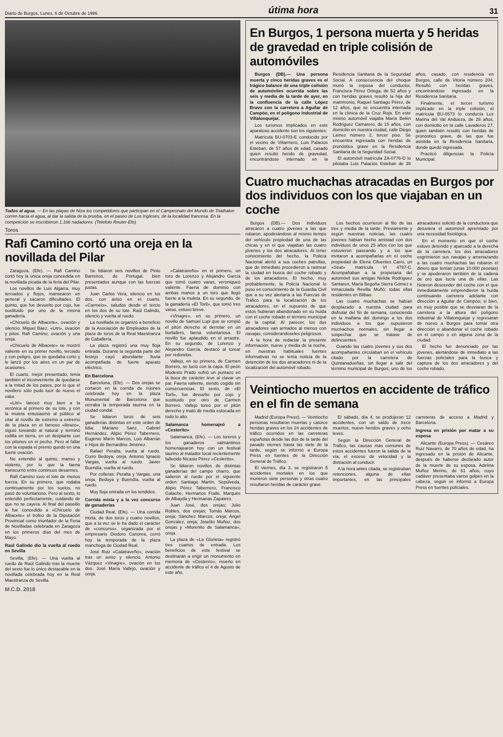Diario de Burgos, Lunes, 6 de Octubre de 1986 útima hora 31
Todos al agua. — En las playas de Niza los competidores que participan en el Campeonato del Mundo de Triathalon corren hacia el agua, al dar la salida de la prueba, en el paseo de Los Ingleses, de la localidad francesa. En la competición se inscribieron 1.166 nadadores. (Telefoto Reuter-Efe)
Toros
Rafi Camino cortó una oreja en la novillada del Pilar
Zaragoza, (Efe). — Rafi Camino cortó hoy la única oreja concedida en la novillada picada de la feria del Pilar.
Los novillos de Luis Algarra, muy terciados y flojos, mansearon en general y sacaron dificultades. El quinto, que fue devuelto por cojo, fue sustituido por uno de la misma ganadería.
«Chicuelo de Albacete», ovación y silencio. Miguel Báez, «Litri», ovación y pitos. Rafi Camino, ovación y una oreja.
«Chicuelo de Albacete» se mostró valiente en su primer novillo, terciado y con peligro, que se quedaba corto y le lanzó por los aires en un par de ocasiones.
El cuarto, mejor presentado, tenía también el inconveniente de quedarse a la mitad de los pases, por lo que el novillero sólo pudo lucir de nuevo el valor.
«Litri» lanceó muy bien a la verónica al primero de su lote, y con la muleta entusiasmó al público al citar al novillo de extremo a extremo de la plaza en el famoso «litrazo», siguió toreando al natural y terminó rodilla en tierra, en un desplante con los pitones en el pecho. Pero al fallar con la espada el premio quedó en una fuerte ovación.
No entendió al quinto, manso y violento, por lo que la faena transcurrió entre continuos desarmes.
Rafi Camino tuvo el lote de menos fuerza. En su primero, que rodaba continuamente por los suelos, no pasó de voluntarioso. Pero al sexto, lo entendió perfectamente, cuidando de que no se cayera. Al final del paseillo le fue concedido a «Chicuelo de Albacete» el trofeo de la Diputación Provincial como triunfador de la Feria de Novilladas celebrada en Zaragoza en los primeros días del mes de Mayo.
Raúl Galindo dio la vuelta al ruedo en Sevilla
Sevilla, (Efe). — Una vuelta al ruedo de Raúl Galindo tras la muerte del sexto fue lo único destacable en la novillada celebrada hoy en la Real Maestranza de Sevilla.
Se lidiaron seis novillos de Pinto Barreiros, de Portugal, bien presentados aunque con las fuerzas justas.
Juan Carlos Vera, silencio en los dos, con aviso en el cuarto. «Carmelo», saludos desde el tercio en los dos de su lote. Raúl Galindo, silencio y vuelta al ruedo.
La novillada se organizó a beneficio de la Asociación de Empleados de la plaza de toros de la Real Maestranza de Caballería.
La plaza registró una muy floja entrada. Durante la segunda parte del festejo cayó abundante lluvia acompañada de fuerte aparato eléctrico.
En Barcelona
Barcelona, (Efe). — Dos orejas se cortaron en la corrida de rejones celebrada hoy en la plaza Monumental de Barcelona que cerraba la temporada taurina en la ciudad condal.
Se lidiaron toros de seis ganaderías distintas en este orden de lidia: Mariano Sanz, Gabriel Hernández, Alipio Pérez Tabernero, Eugenio Marín Marcos, Luis Albarrán e Hijos de Bernardino Jiménez.
Rafael Peralta, vuelta al ruedo. Curro Bedoya, oreja. Antonio Ignacio Vargas, vuelta al ruedo. Javier Buendía, vuelta al ruedo.
Por colleras: Peralta y Vargas, una oreja. Bedoya y Buendía, vuelta al ruedo.
Muy floja entrada en los tendidos.
Corrida mixta y a la vez concurso de ganaderías
Ciudad Real, (Efe). — Una corrida mixta, de dos toros y cuatro novillos, que a la vez se le ha dado el carácter de «concurso», organizada por el empresario Diodoro Canorea, cerró hoy la temporada de la plaza manchega de Ciudad Real.
José Ruiz «Calatraveño», ovación tras un aviso y silencio. Antonio Vázquez «Vinagre», ovación en los dos. José María Vallejo, ovación y oreja.
«Calatraveño» en el primero, un toro de Lorenzo y Alejandro García que tomó cuatro varas, veroniqueó valiente. Faena de dominio con ambas manos a un toro que llegó fuerte a la muleta. En su segundo, de la ganadería «El Toril», que tomó tres varas, estuvo breve.
«Vinagre», en su primero, un novillo de Samuel Lupi que se rompió el pitón derecho al derrotar en un burladero, faena voluntariosa. El novillo fue aplaudido en el arrastre. En su segundo, de Lorenzo y Alejandro García, destacó al torear por redondos.
Vallejo, en su primero, de Carmen Borrero, se lució con la capa. El peón Modesto Prado sufrió un puntazo en la boca de carácter leve al clavar un par. Faena valiente, siendo cogido sin consecuencias. El sexto, de «El Toril», fue devuelto por cojo y sustituido por otro de Carmen Borrero. Vallejo toreó por el pitón derecho y mató de media estocada en todo lo alto.
Salamanca homenajeó a «Cesterito»
Salamanca, (Efe). — Los toreros y los ganaderos salmantinos homenajearon hoy con un festival taurino al matador local recientemente fallecido Nicasio Pérez «Cesterito».
Se lidiaron novillos de distintas ganaderías del campo charro, que salieron al ruedo por el siguiente orden: Santiago Martín, Sepúlveda, Alipio Pérez Tabernero, Francisco Galache, Hermanos Fraile, Marqués de Albayda y Hermanas Zapatero.
Juan José, dos orejas; Julio Robles, dos orejas; Tomás Marcos, oreja; Sánchez Marcos, oreja; Angel González, oreja; Joselito Muñoz, dos orejas y «Morenito de Salamanca», oreja.
La plaza de «La Glorieta» registró tres cuartos de entrada. Los beneficios de este festival se destinarán a erigir un monumento en memoria de «Cesteriro», muerto en accidente de tráfico el 4 de Agosto de este año.
En Burgos, 1 persona muerta y 5 heridas de gravedad en triple colisión de automóviles
Burgos (DB).— Una persona muerta y cinco heridas graves es el trágico balance de una triple colisión de automóviles ocurrida sobre las seis y media de la tarde de ayer, en la confluencia de la calle López Bravo con la carretera a Aguilar de Campóo, en el polígono industrial de Villalonquéjar.
Los turismos implicados en este aparatoso accidente son los siguientes:
Matrícula BU-0703-E conducido por el vecino de Villarmero, Luis Palacios Esteban, de 57 años de edad, casado quien resultó herido de gravedad, encontrándose internado en la Residencia Sanitaria de la Seguridad Social. A consecuencia del choque murió la esposa del conductor, Francisca Pérez Ortega, de 52 años y con heridas graves resultó la hija del matrimonio, Raquel Santiago Pérez, de 12 años, que se encuentra internada en la clínica de la Cruz Roja. En este mismo automóvil viajaba María Belén Rodríguez Camarero, de 15 años, con domicilio en nuestra ciudad, calle Diego Laínez número 2, tercer piso. Se encuentra ingresada con heridas de pronóstico grave en la Residencia Sanitaria de la Seguridad Social.
El automóvil matrícula ZA-0776-D lo pilotaba Luis Palacios Esteban de 39 años, casado, con residencia en Burgos, calle de Vitoria número 204. Resultó con heridas graves, encontrándose ingresado en la Residencia Sanitaria.
Finalmente, el tercer turismo implicado en la triple colisión, el matrícula BU-0573 lo conducía Luz Marina del Val Andueza, de 28 años, con domicilio en la calle Lavaderos 27, quien también resultó con heridas de pronóstico grave, de las que fue asistida en la Residencia Sanitaria, donde quedó ingresada.
Practicó diligencias la Policía Municipal.
Cuatro muchachas atracadas en Burgos por dos individuos con los que viajaban en un coche
Burgos (DB).— Dos individuos atracaron a cuatro jóvenes a las que robaron, apoderándose al mismo tiempo del vehículo propiedad de una de las chicas y en el que viajaban las cuatro jóvenes y los dos atracadores. Al tener conocimiento del hecho, la Policía Nacional alertó a sus coches patrullas, que de inmediato procedieron a rastrear la ciudad en busca del coche robado y de los atracadores. El hecho, muy probablemente, la Policía Nacional lo puso en conocimiento de la Guardia Civil que a su vez alertaría a las Fuerzas de Tráfico para la localización de los atracadores, en el supuesto de que estos hubieran abandonado en su huida con el coche robado el término municipal de la capital. Al parecer, los dos atracadores van armados al menos con navajas, considerandoseles peligrosos.
A la hora de redactar la presente información, nueve y media de la noche, en nuestras habituales fuentes informativas no se tenía noticia de la detención de los dos atracadores ni de la localización del automóvil robado.
Los hechos ocurrieron al filo de las tres y media de la tarde. Previamente y según nuestras noticias, las cuatro jóvenes habían hecho amistad con dos individuos de unos 25 años con los que estuvieron paseando y a los que invitaron a acompañarlas en el coche propiedad de Elena Cifuentes Carro, un «Seat» matrícula VI 4797-C. Acompañaban a la propietaria del automóvil sus amigas Nelida Rodríguez Santaren, María Begoña Sierra Gómez e Inmaculada Revilla Muñó; todas ellas residentes en Bilbao.
Las cuatro muchachas se habían desplazado a nuestra ciudad para disfrutar del fin de semana, conociendo en la mañana del domingo a los dos individuos a los que supusieron muchachos normales, sin llegar a sospechar que se tratase de delincuentes.
Cuando las cuatro jóvenes y sus dos acompañantes circulaban en el vehículo citado por la carretera de Quintanadueñas, sin llegar a salir del término municipal de Burgos; uno de los atracadores solicitó de la conductora que detuviera el automóvil apremiado por una necesidad fisiológica.
En el momento en que el coche estuvo detenido y aparcado a la derecha de la carretera, los dos atracadores esgrimieron sus navajas y amenazando a las cuatro muchachas las robaron el dinero que tenían (unas 10.000 pesetas) y se apoderaron también de la cadena de oro que lucía una de ellas. Las hicieron descender del coche con el que inmediatamente emprendieron la huída continuando carretera adelante con dirección a Aguilar de Campóo; si bien, es muy posible que se desviaran de la carretera a la altura del polígono industrial de Villalonquéjar y regresaran de nuevo a Burgos para tomar otra dirección o abandonar el coche robado en el campo o en alguna zona de la ciudad.
El hecho fue denunciado por las jóvenes, alertándose de inmediato a las fuerzas policiales para la busca y captura de los dos atracadores y del coche robado.
Veintiocho muertos en accidente de tráfico en el fin de semana
Madrid (Europa Press). — Veintiocho personas resultaron muertas y catorce heridas graves en los 24 accidentes de tráfico ocurridos en las carreteras españolas desde las dos de la tarde del pasado viernes hasta las siete de la tarde, según se informó a Europa Press en fuentes de la Dirección General de Tráfico.
El viernes, día 3, se registraron 5 accidentes mortales en los que murieron siete personas y otras cuatro resultaron heridas de carácter grave.
El sábado, día 4, se produjeron 12 accidentes, con un saldo de trece muertos, nueve heridos graves y ocho leves.
Según la Dirección General de Tráfico, las causas más comunes de estos accidentes fueron la salida de la vía, el exceso de velocidad y la distración al conducir.
A la hora antes citada, se registraban retenciones, alguna de ellas importantes, en las principales carreteras de acceso a Madrid y Barcelona.
Ingresa en prisión por matar a su esposa
Alicante (Europa Press). — Cesáreo Ruiz Navarro, de 70 años de edad, ha ingresado en la prisión de Alicante, después de haberse declarado autor de la muerte de su esposa, Adelina Muñoz Merino, de 61 años, cuyo cadáver presentaba varios golpes en la cabeza, según se informó a Europa Press en fuentes policiales.
M.C.D. 2018